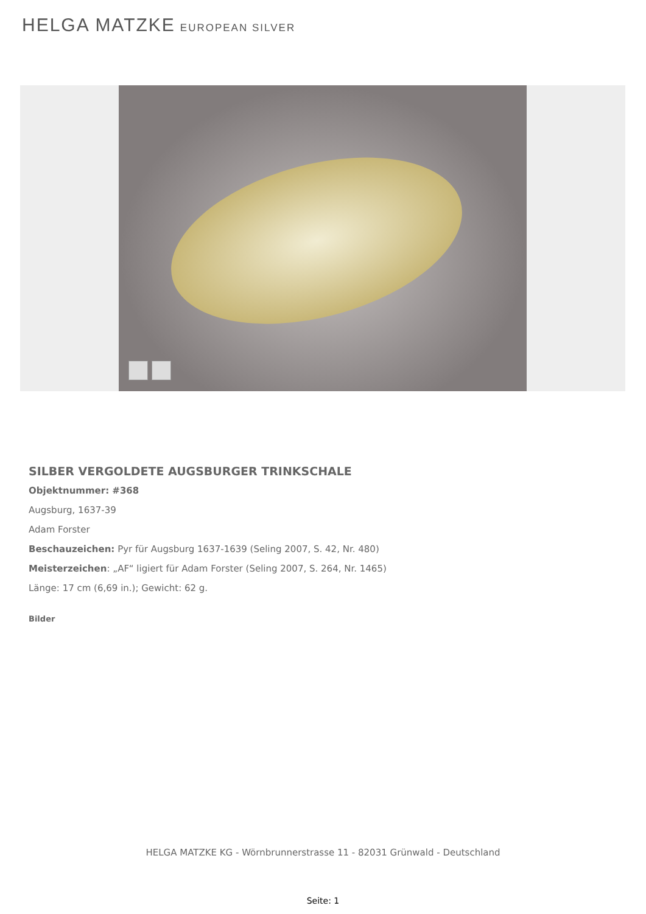HELGA MATZKE EUROPEAN SILVER
SILBER VERGOLDETE AUGSBURGER TRINKSCHALE
Objektnummer: #368
Augsburg, 1637-39
Adam Forster
Beschauzeichen: Pyr für Augsburg 1637-1639 (Seling 2007, S. 42, Nr. 480)
Meisterzeichen: „AF“ ligiert für Adam Forster (Seling 2007, S. 264, Nr. 1465)
Länge: 17 cm (6,69 in.); Gewicht: 62 g.
Bilder
HELGA MATZKE KG - Wörnbrunnerstrasse 11 - 82031 Grünwald - Deutschland
Seite: 1